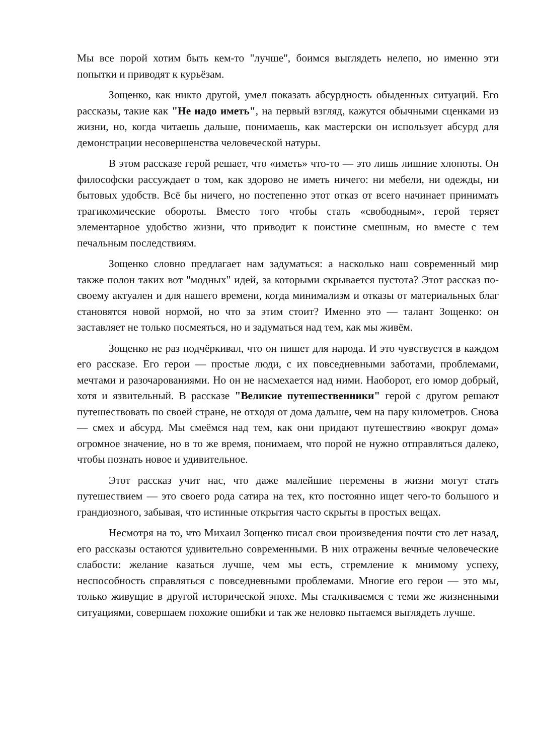Мы все порой хотим быть кем-то "лучше", боимся выглядеть нелепо, но именно эти попытки и приводят к курьёзам.
Зощенко, как никто другой, умел показать абсурдность обыденных ситуаций. Его рассказы, такие как "Не надо иметь", на первый взгляд, кажутся обычными сценками из жизни, но, когда читаешь дальше, понимаешь, как мастерски он использует абсурд для демонстрации несовершенства человеческой натуры.
В этом рассказе герой решает, что «иметь» что-то — это лишь лишние хлопоты. Он философски рассуждает о том, как здорово не иметь ничего: ни мебели, ни одежды, ни бытовых удобств. Всё бы ничего, но постепенно этот отказ от всего начинает принимать трагикомические обороты. Вместо того чтобы стать «свободным», герой теряет элементарное удобство жизни, что приводит к поистине смешным, но вместе с тем печальным последствиям.
Зощенко словно предлагает нам задуматься: а насколько наш современный мир также полон таких вот "модных" идей, за которыми скрывается пустота? Этот рассказ по-своему актуален и для нашего времени, когда минимализм и отказы от материальных благ становятся новой нормой, но что за этим стоит? Именно это — талант Зощенко: он заставляет не только посмеяться, но и задуматься над тем, как мы живём.
Зощенко не раз подчёркивал, что он пишет для народа. И это чувствуется в каждом его рассказе. Его герои — простые люди, с их повседневными заботами, проблемами, мечтами и разочарованиями. Но он не насмехается над ними. Наоборот, его юмор добрый, хотя и язвительный. В рассказе "Великие путешественники" герой с другом решают путешествовать по своей стране, не отходя от дома дальше, чем на пару километров. Снова — смех и абсурд. Мы смеёмся над тем, как они придают путешествию «вокруг дома» огромное значение, но в то же время, понимаем, что порой не нужно отправляться далеко, чтобы познать новое и удивительное.
Этот рассказ учит нас, что даже малейшие перемены в жизни могут стать путешествием — это своего рода сатира на тех, кто постоянно ищет чего-то большого и грандиозного, забывая, что истинные открытия часто скрыты в простых вещах.
Несмотря на то, что Михаил Зощенко писал свои произведения почти сто лет назад, его рассказы остаются удивительно современными. В них отражены вечные человеческие слабости: желание казаться лучше, чем мы есть, стремление к мнимому успеху, неспособность справляться с повседневными проблемами. Многие его герои — это мы, только живущие в другой исторической эпохе. Мы сталкиваемся с теми же жизненными ситуациями, совершаем похожие ошибки и так же неловко пытаемся выглядеть лучше.